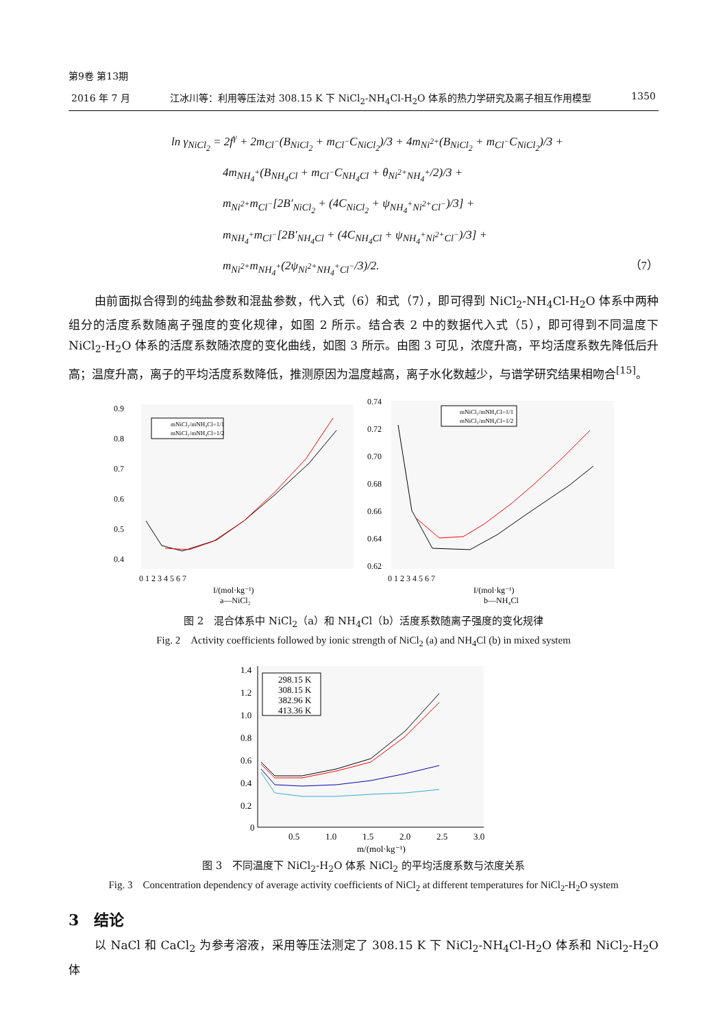第9卷 第13期
2016 年 7 月 江冰川等：利用等压法对 308.15 K 下 NiCl<sub>2</sub>-NH<sub>4</sub>Cl-H<sub>2</sub>O 体系的热力学研究及离子相互作用模型 1350
ln γ<sub>NiCl<sub>2</sub></sub> = 2f<sup>γ</sup> + 2m<sub>Cl<sup>−</sup></sub>(B<sub>NiCl<sub>2</sub></sub> + m<sub>Cl<sup>−</sup></sub>C<sub>NiCl<sub>2</sub></sub>)/3 + 4m<sub>Ni<sup>2+</sup></sub>(B<sub>NiCl<sub>2</sub></sub> + m<sub>Cl<sup>−</sup></sub>C<sub>NiCl<sub>2</sub></sub>)/3 +
4m<sub>NH<sub>4</sub><sup>+</sup></sub>(B<sub>NH<sub>4</sub>Cl</sub> + m<sub>Cl<sup>−</sup></sub>C<sub>NH<sub>4</sub>Cl</sub> + θ<sub>Ni<sup>2+</sup>NH<sub>4</sub><sup>+</sup></sub>/2)/3 +
m<sub>Ni<sup>2+</sup></sub>m<sub>Cl<sup>−</sup></sub>[2B′<sub>NiCl<sub>2</sub></sub> + (4C<sub>NiCl<sub>2</sub></sub> + ψ<sub>NH<sub>4</sub><sup>+</sup>Ni<sup>2+</sup>Cl<sup>−</sup></sub>)/3] +
m<sub>NH<sub>4</sub><sup>+</sup></sub>m<sub>Cl<sup>−</sup></sub>[2B′<sub>NH<sub>4</sub>Cl</sub> + (4C<sub>NH<sub>4</sub>Cl</sub> + ψ<sub>NH<sub>4</sub><sup>+</sup>Ni<sup>2+</sup>Cl<sup>−</sup></sub>)/3] +
m<sub>Ni<sup>2+</sup></sub>m<sub>NH<sub>4</sub><sup>+</sup></sub>(2ψ<sub>Ni<sup>2+</sup>NH<sub>4</sub><sup>+</sup>Cl<sup>−</sup></sub>/3)/2. （7）
由前面拟合得到的纯盐参数和混盐参数，代入式（6）和式（7），即可得到 NiCl<sub>2</sub>-NH<sub>4</sub>Cl-H<sub>2</sub>O 体系中两种组分的活度系数随离子强度的变化规律，如图 2 所示。结合表 2 中的数据代入式（5），即可得到不同温度下 NiCl<sub>2</sub>-H<sub>2</sub>O 体系的活度系数随浓度的变化曲线，如图 3 所示。由图 3 可见，浓度升高，平均活度系数先降低后升高；温度升高，离子的平均活度系数降低，推测原因为温度越高，离子水化数越少，与谱学研究结果相吻合<sup>[15]</sup>。
0.9
0.8
0.7
0.6
0.5
0.4
0 1 2 3 4 5 6 7
I/(mol·kg⁻¹)
a—NiCl₂
mNiCl₂/mNH₄Cl=1/1
mNiCl₂/mNH₄Cl=1/2
0.74
0.72
0.70
0.68
0.66
0.64
0.62
0 1 2 3 4 5 6 7
I/(mol·kg⁻¹)
b—NH₄Cl
mNiCl₂/mNH₄Cl=1/1
mNiCl₂/mNH₄Cl=1/2
图 2　混合体系中 NiCl<sub>2</sub>（a）和 NH<sub>4</sub>Cl（b）活度系数随离子强度的变化规律
Fig. 2　Activity coefficients followed by ionic strength of NiCl<sub>2</sub> (a) and NH<sub>4</sub>Cl (b) in mixed system
1.4
1.2
1.0
0.8
0.6
0.4
0.2
0
0.5
1.0
1.5
2.0
2.5
3.0
m/(mol·kg⁻¹)
298.15 K
308.15 K
382.96 K
413.36 K
图 3　不同温度下 NiCl<sub>2</sub>-H<sub>2</sub>O 体系 NiCl<sub>2</sub> 的平均活度系数与浓度关系
Fig. 3　Concentration dependency of average activity coefficients of NiCl<sub>2</sub> at different temperatures for NiCl<sub>2</sub>-H<sub>2</sub>O system
3　结论
以 NaCl 和 CaCl<sub>2</sub> 为参考溶液，采用等压法测定了 308.15 K 下 NiCl<sub>2</sub>-NH<sub>4</sub>Cl-H<sub>2</sub>O 体系和 NiCl<sub>2</sub>-H<sub>2</sub>O 体